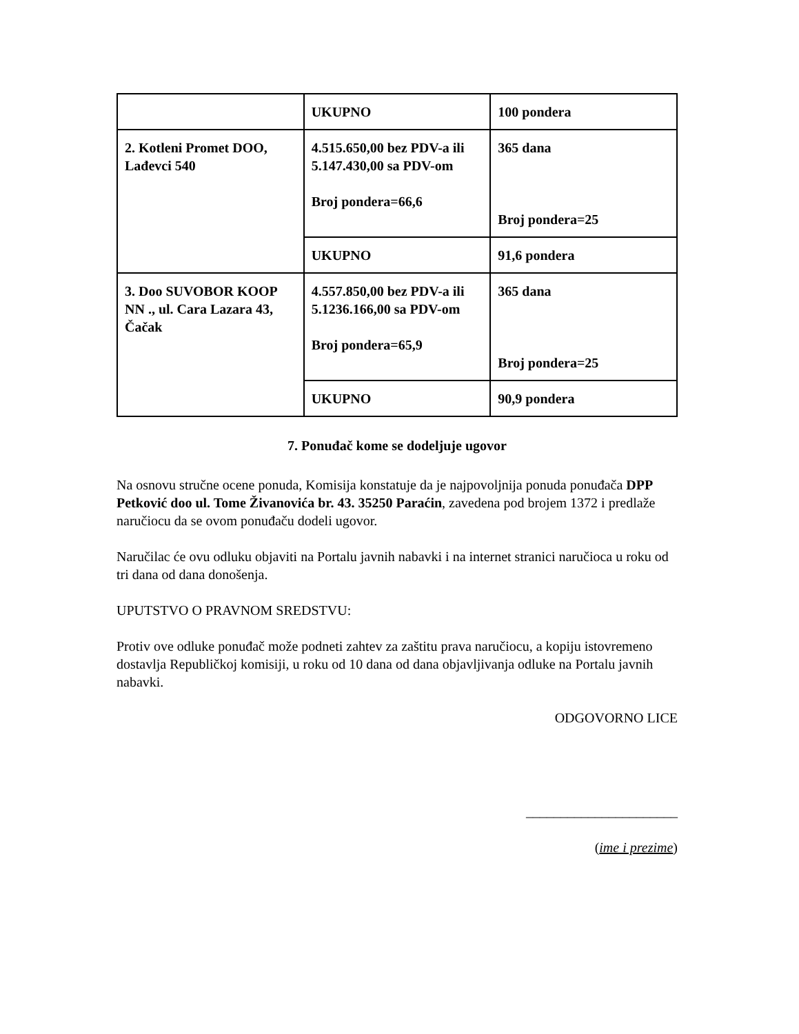| | UKUPNO | 100 pondera |
| 2. Kotleni Promet DOO, Lađevci 540 | 4.515.650,00 bez PDV-a ili 5.147.430,00 sa PDV-om Broj pondera=66,6 | 365 dana Broj pondera=25 |
| | UKUPNO | 91,6 pondera |
| 3. Doo SUVOBOR KOOP NN ., ul. Cara Lazara 43, Čačak | 4.557.850,00 bez PDV-a ili 5.1236.166,00 sa PDV-om Broj pondera=65,9 | 365 dana Broj pondera=25 |
| | UKUPNO | 90,9 pondera |
7. Ponuđač kome se dodeljuje ugovor
Na osnovu stručne ocene ponuda, Komisija konstatuje da je najpovoljnija ponuda ponuđača DPP Petković doo ul. Tome Živanovića br. 43. 35250 Paraćin, zavedena pod brojem 1372 i predlaže naručiocu da se ovom ponuđaču dodeli ugovor.
Naručilac će ovu odluku objaviti na Portalu javnih nabavki i na internet stranici naručioca u roku od tri dana od dana donošenja.
UPUTSTVO O PRAVNOM SREDSTVU:
Protiv ove odluke ponuđač može podneti zahtev za zaštitu prava naručiocu, a kopiju istovremeno dostavlja Republičkoj komisiji, u roku od 10 dana od dana objavljivanja odluke na Portalu javnih nabavki.
ODGOVORNO LICE
______________________
(ime i prezime)